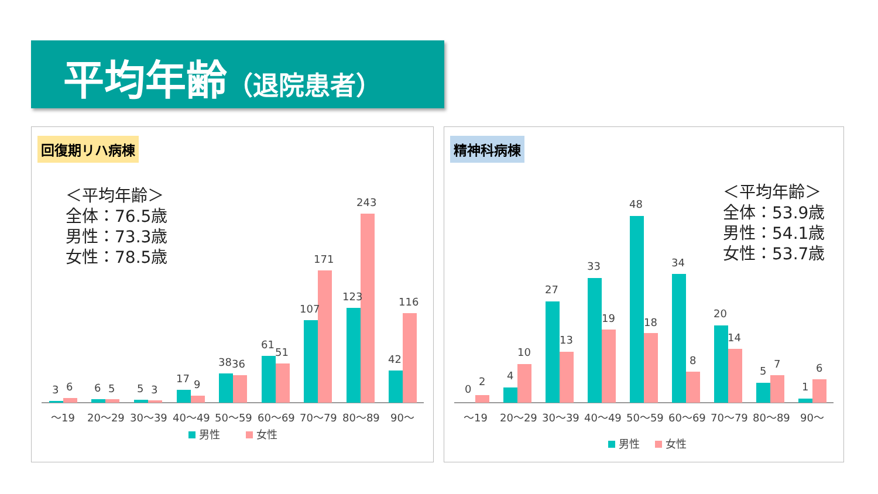平均年齢（退院患者）
回復期リハ病棟
＜平均年齢＞
全体：76.5歳
男性：73.3歳
女性：78.5歳
3
6
6
5
5
3
17
9
38
36
61
51
107
171
123
243
42
116
～19
20～29
30～39
40～49
50～59
60～69
70～79
80～89
90～
男性
女性
精神科病棟
＜平均年齢＞
全体：53.9歳
男性：54.1歳
女性：53.7歳
0
2
4
10
27
13
33
19
48
18
34
8
20
14
5
7
1
6
～19
20～29
30～39
40～49
50～59
60～69
70～79
80～89
90～
男性
女性